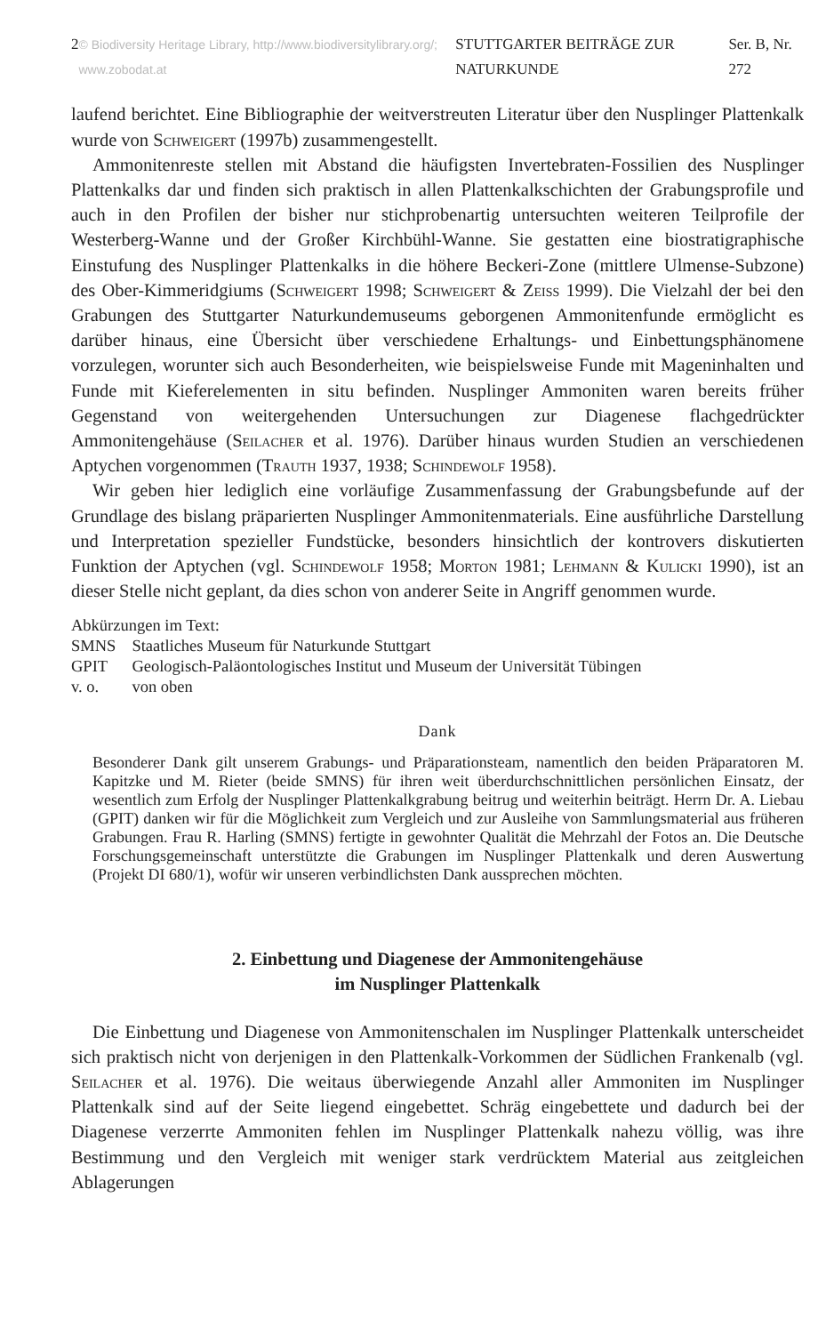2 © Biodiversity Heritage Library, http://www.biodiversitylibrary.org/; www.zobodat.at STUTTGARTER BEITRÄGE ZUR NATURKUNDE Ser. B, Nr. 272
laufend berichtet. Eine Bibliographie der weitverstreuten Literatur über den Nusplinger Plattenkalk wurde von Schweigert (1997b) zusammengestellt.
Ammonitenreste stellen mit Abstand die häufigsten Invertebraten-Fossilien des Nusplinger Plattenkalks dar und finden sich praktisch in allen Plattenkalkschichten der Grabungsprofile und auch in den Profilen der bisher nur stichprobenartig untersuchten weiteren Teilprofile der Westerberg-Wanne und der Großer Kirchbühl-Wanne. Sie gestatten eine biostratigraphische Einstufung des Nusplinger Plattenkalks in die höhere Beckeri-Zone (mittlere Ulmense-Subzone) des Ober-Kimmeridgiums (Schweigert 1998; Schweigert & Zeiss 1999). Die Vielzahl der bei den Grabungen des Stuttgarter Naturkundemuseums geborgenen Ammonitenfunde ermöglicht es darüber hinaus, eine Übersicht über verschiedene Erhaltungs- und Einbettungsphänomene vorzulegen, worunter sich auch Besonderheiten, wie beispielsweise Funde mit Mageninhalten und Funde mit Kieferelementen in situ befinden. Nusplinger Ammoniten waren bereits früher Gegenstand von weitergehenden Untersuchungen zur Diagenese flachgedrückter Ammonitengehäuse (Seilacher et al. 1976). Darüber hinaus wurden Studien an verschiedenen Aptychen vorgenommen (Trauth 1937, 1938; Schindewolf 1958).
Wir geben hier lediglich eine vorläufige Zusammenfassung der Grabungsbefunde auf der Grundlage des bislang präparierten Nusplinger Ammonitenmaterials. Eine ausführliche Darstellung und Interpretation spezieller Fundstücke, besonders hinsichtlich der kontrovers diskutierten Funktion der Aptychen (vgl. Schindewolf 1958; Morton 1981; Lehmann & Kulicki 1990), ist an dieser Stelle nicht geplant, da dies schon von anderer Seite in Angriff genommen wurde.
Abkürzungen im Text:
| SMNS | Staatliches Museum für Naturkunde Stuttgart |
| GPIT | Geologisch-Paläontologisches Institut und Museum der Universität Tübingen |
| v. o. | von oben |
Dank
Besonderer Dank gilt unserem Grabungs- und Präparationsteam, namentlich den beiden Präparatoren M. Kapitzke und M. Rieter (beide SMNS) für ihren weit überdurchschnittlichen persönlichen Einsatz, der wesentlich zum Erfolg der Nusplinger Plattenkalkgrabung beitrug und weiterhin beiträgt. Herrn Dr. A. Liebau (GPIT) danken wir für die Möglichkeit zum Vergleich und zur Ausleihe von Sammlungsmaterial aus früheren Grabungen. Frau R. Harling (SMNS) fertigte in gewohnter Qualität die Mehrzahl der Fotos an. Die Deutsche Forschungsgemeinschaft unterstützte die Grabungen im Nusplinger Plattenkalk und deren Auswertung (Projekt DI 680/1), wofür wir unseren verbindlichsten Dank aussprechen möchten.
2. Einbettung und Diagenese der Ammonitengehäuse
im Nusplinger Plattenkalk
Die Einbettung und Diagenese von Ammonitenschalen im Nusplinger Plattenkalk unterscheidet sich praktisch nicht von derjenigen in den Plattenkalk-Vorkommen der Südlichen Frankenalb (vgl. Seilacher et al. 1976). Die weitaus überwiegende Anzahl aller Ammoniten im Nusplinger Plattenkalk sind auf der Seite liegend eingebettet. Schräg eingebettete und dadurch bei der Diagenese verzerrte Ammoniten fehlen im Nusplinger Plattenkalk nahezu völlig, was ihre Bestimmung und den Vergleich mit weniger stark verdrücktem Material aus zeitgleichen Ablagerungen